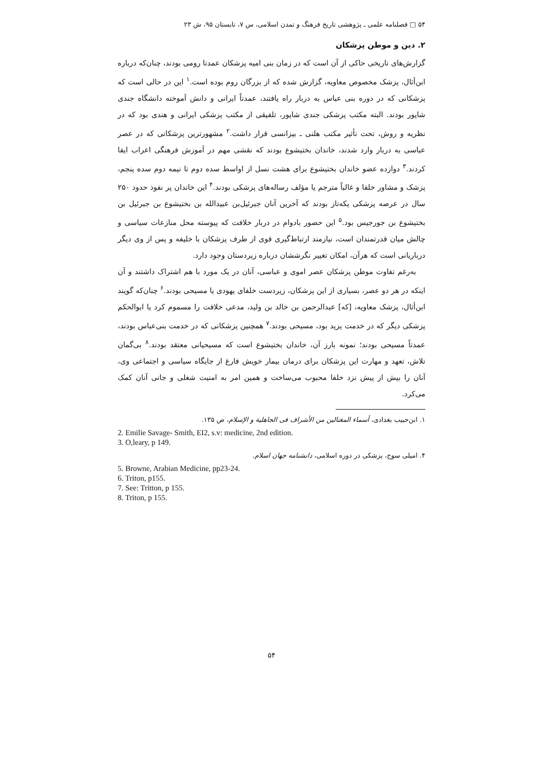۵۴ □ فصلنامه علمی ـ پژوهشی تاریخ فرهنگ و تمدن اسلامی، س ۷، تابستان ۹۵، ش ۲۳
۲. دین و موطن پزشکان
گزارش‌های تاریخی حاکی از آن است که در زمان بنی امیه پزشکان عمدتا رومی بودند، چنان‌که درباره ابن‌أثال، پزشک مخصوص معاویه، گزارش شده که از بزرگان روم بوده است.<sup>۱</sup> این در حالی است که پزشکانی که در دوره بنی عباس به دربار راه یافتند، عمدتاً ایرانی و دانش آموخته دانشگاه جندی شاپور بودند. البته مکتب پزشکی جندی شاپور، تلفیقی از مکتب پزشکی ایرانی و هندی بود که در نظریه و روش، تحت تأثیر مکتب هلنی ـ بیزانسی قرار داشت.<sup>۲</sup> مشهورترین پزشکانی که در عصر عباسی به دربار وارد شدند، خاندان بختیشوع بودند که نقشی مهم در آموزش فرهنگی اعراب ایفا کردند.<sup>۳</sup> دوازده عضو خاندان بختیشوع برای هشت نسل از اواسط سده دوم تا نیمه دوم سده پنجم، پزشک و مشاور خلفا و غالباً مترجم یا مؤلف رساله‌های پزشکی بودند.<sup>۴</sup> این خاندان پر نفوذ حدود ۲۵۰ سال در عرصه پزشکی یکه‌تاز بودند که آخرین آنان جبرئیل‌بن عبیدالله بن بختیشوع بن جبرئیل بن بختیشوع بن جورجیس بود.<sup>۵</sup> این حضور بادوام در دربار خلافت که پیوسته محل منازعات سیاسی و چالش میان قدرتمندان است، نیازمند ارتباط‌گیری قوی از طرف پزشکان با خلیفه و پس از وی دیگر درباریانی است که هرآن، امکان تغییر نگرششان درباره زیردستان وجود دارد.
به‌رغم تفاوت موطن پزشکان عصر اموی و عباسی، آنان در یک مورد با هم اشتراک داشتند و آن اینکه در هر دو عصر، بسیاری از این پزشکان، زیردست خلفای یهودی یا مسیحی بودند.<sup>۶</sup> چنان‌که گویند ابن‌أثال، پزشک معاویه، [که] عبدالرحمن بن خالد بن ولید، مدعی خلافت را مسموم کرد یا ابوالحکم پزشکی دیگر که در خدمت یزید بود، مسیحی بودند.<sup>۷</sup> همچنین پزشکانی که در خدمت بنی‌عباس بودند، عمدتاً مسیحی بودند؛ نمونه بارز آن، خاندان بختیشوع است که مسیحیانی معتقد بودند.<sup>۸</sup> بی‌گمان تلاش، تعهد و مهارت این پزشکان برای درمان بیمار خویش فارغ از جایگاه سیاسی و اجتماعی وی، آنان را بیش از پیش نزد خلفا محبوب می‌ساخت و همین امر به امنیت شغلی و جانی آنان کمک می‌کرد.
۱. ابن‌حبیب بغدادی، أسماء المغتالین من الأشراف فی الجاهلیة و الإسلام، ص ۱۳۵.
2. Emilie Savage- Smith, EI2, s.v: medicine, 2nd edition.
3. O,leary, p 149.
۴. امیلی سوج، پزشکی در دوره اسلامی، دانشنامه جهان اسلام.
5. Browne, Arabian Medicine, pp23-24.
6. Triton, p155.
7. See: Tritton, p 155.
8. Triton, p 155.
۵۴